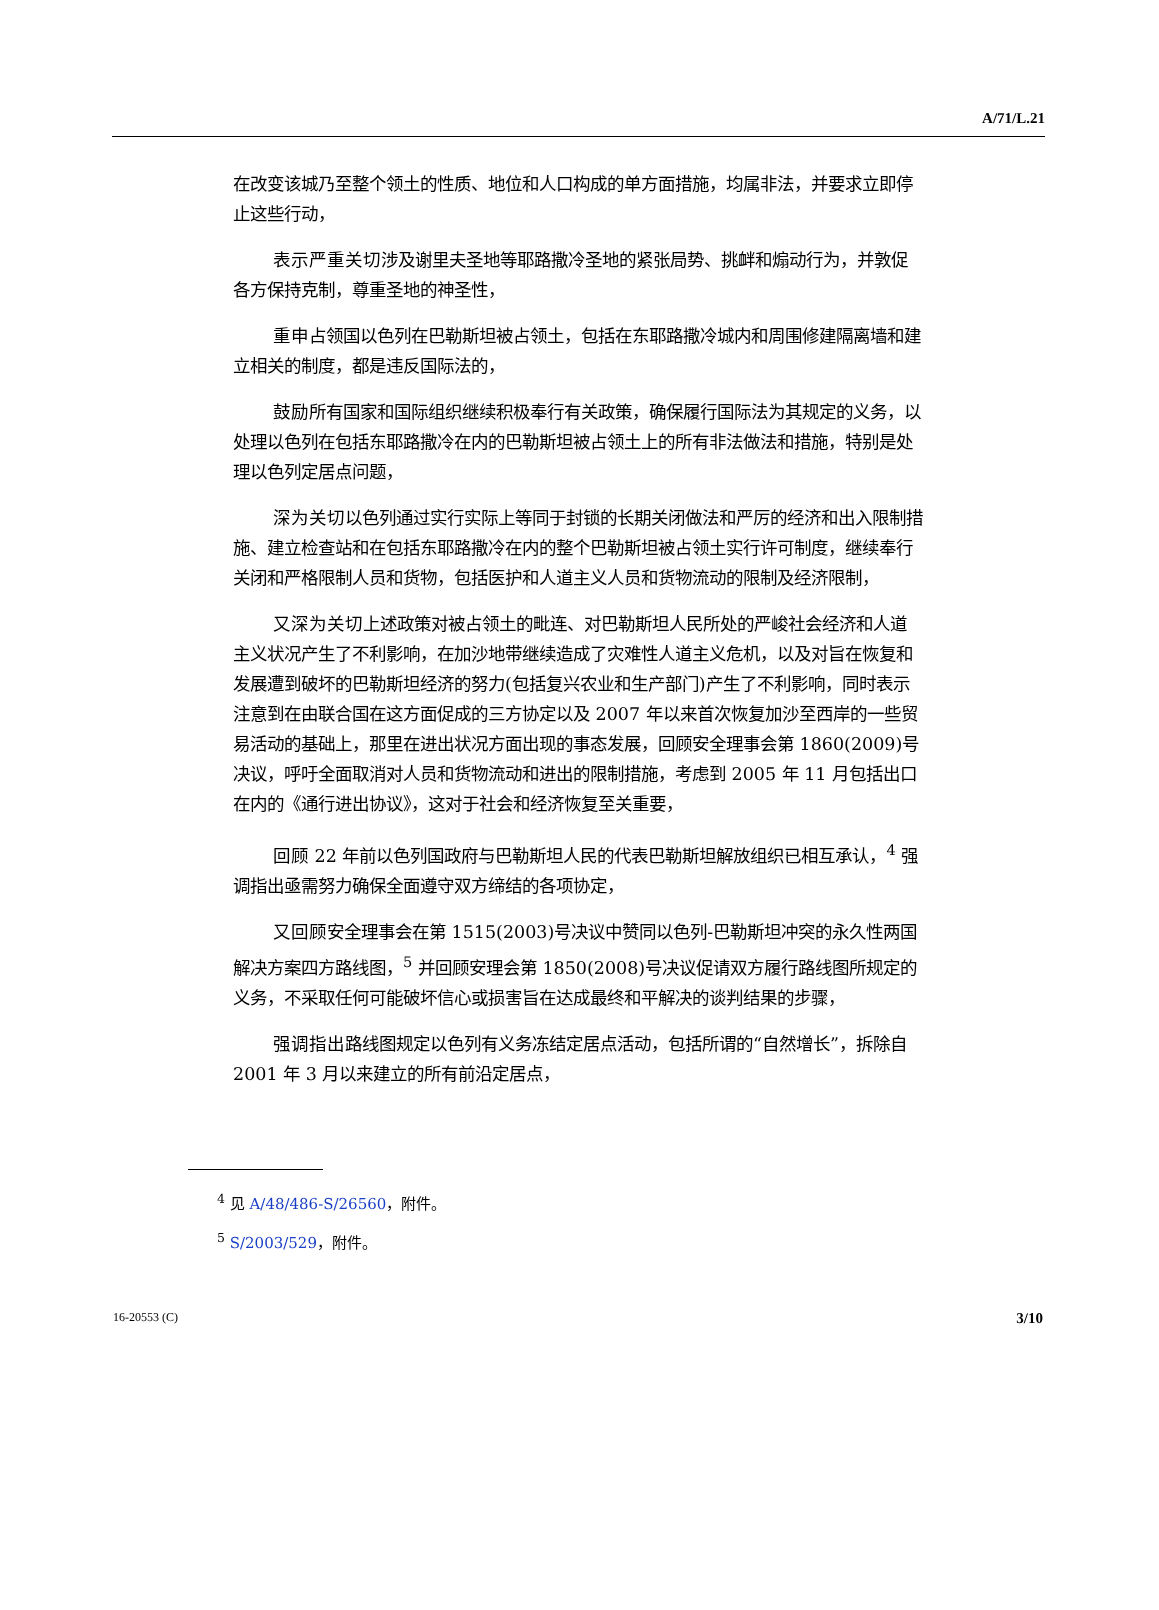A/71/L.21
在改变该城乃至整个领土的性质、地位和人口构成的单方面措施，均属非法，并要求立即停止这些行动，
表示严重关切涉及谢里夫圣地等耶路撒冷圣地的紧张局势、挑衅和煽动行为，并敦促各方保持克制，尊重圣地的神圣性，
重申占领国以色列在巴勒斯坦被占领土，包括在东耶路撒冷城内和周围修建隔离墙和建立相关的制度，都是违反国际法的，
鼓励所有国家和国际组织继续积极奉行有关政策，确保履行国际法为其规定的义务，以处理以色列在包括东耶路撒冷在内的巴勒斯坦被占领土上的所有非法做法和措施，特别是处理以色列定居点问题，
深为关切以色列通过实行实际上等同于封锁的长期关闭做法和严厉的经济和出入限制措施、建立检查站和在包括东耶路撒冷在内的整个巴勒斯坦被占领土实行许可制度，继续奉行关闭和严格限制人员和货物，包括医护和人道主义人员和货物流动的限制及经济限制，
又深为关切上述政策对被占领土的毗连、对巴勒斯坦人民所处的严峻社会经济和人道主义状况产生了不利影响，在加沙地带继续造成了灾难性人道主义危机，以及对旨在恢复和发展遭到破坏的巴勒斯坦经济的努力(包括复兴农业和生产部门)产生了不利影响，同时表示注意到在由联合国在这方面促成的三方协定以及 2007 年以来首次恢复加沙至西岸的一些贸易活动的基础上，那里在进出状况方面出现的事态发展，回顾安全理事会第 1860(2009)号决议，呼吁全面取消对人员和货物流动和进出的限制措施，考虑到 2005 年 11 月包括出口在内的《通行进出协议》，这对于社会和经济恢复至关重要，
回顾 22 年前以色列国政府与巴勒斯坦人民的代表巴勒斯坦解放组织已相互承认，<sup>4</sup> 强调指出亟需努力确保全面遵守双方缔结的各项协定，
又回顾安全理事会在第 1515(2003)号决议中赞同以色列-巴勒斯坦冲突的永久性两国解决方案四方路线图，<sup>5</sup> 并回顾安理会第 1850(2008)号决议促请双方履行路线图所规定的义务，不采取任何可能破坏信心或损害旨在达成最终和平解决的谈判结果的步骤，
强调指出路线图规定以色列有义务冻结定居点活动，包括所谓的“自然增长”，拆除自 2001 年 3 月以来建立的所有前沿定居点，
<sup>4</sup> 见 A/48/486-S/26560，附件。
<sup>5</sup> S/2003/529，附件。
16-20553 (C) 3/10